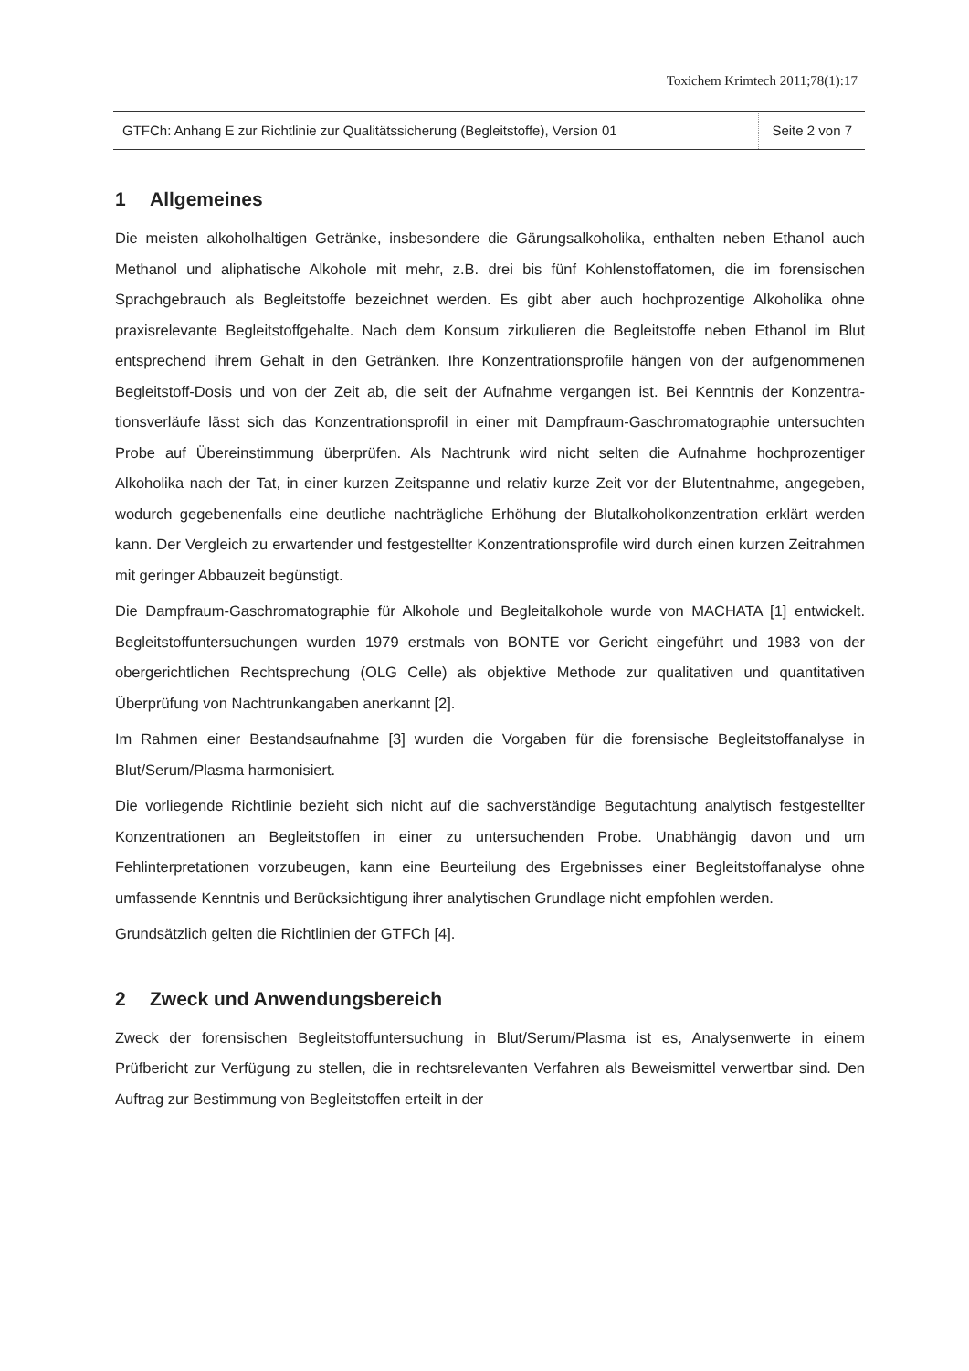Toxichem Krimtech 2011;78(1):17
GTFCh: Anhang E zur Richtlinie zur Qualitätssicherung (Begleitstoffe), Version 01
Seite 2 von 7
1 Allgemeines
Die meisten alkoholhaltigen Getränke, insbesondere die Gärungsalkoholika, enthalten neben Ethanol auch Methanol und aliphatische Alkohole mit mehr, z.B. drei bis fünf Kohlenstoff­atomen, die im forensischen Sprachgebrauch als Begleitstoffe bezeichnet werden. Es gibt aber auch hochprozentige Alkoholika ohne praxisrelevante Begleitstoffgehalte. Nach dem Konsum zirkulieren die Begleitstoffe neben Ethanol im Blut entsprechend ihrem Gehalt in den Getränken. Ihre Konzentrationsprofile hängen von der aufgenommenen Begleitstoff-Dosis und von der Zeit ab, die seit der Aufnahme vergangen ist. Bei Kenntnis der Konzentra­tionsverläufe lässt sich das Konzentrationsprofil in einer mit Dampfraum-Gaschromatographie untersuchten Probe auf Übereinstimmung überprüfen. Als Nachtrunk wird nicht selten die Aufnahme hochprozentiger Alkoholika nach der Tat, in einer kurzen Zeitspanne und relativ kurze Zeit vor der Blutentnahme, angegeben, wodurch gegebenen­falls eine deutliche nachträgliche Erhöhung der Blutalkoholkonzentration erklärt werden kann. Der Vergleich zu erwartender und festgestellter Konzentrationsprofile wird durch einen kurzen Zeitrahmen mit geringer Abbauzeit begünstigt.
Die Dampfraum-Gaschromatographie für Alkohole und Begleitalkohole wurde von MACHATA [1] entwickelt. Begleitstoffuntersuchungen wurden 1979 erstmals von BONTE vor Gericht eingeführt und 1983 von der obergerichtlichen Rechtsprechung (OLG Celle) als objektive Methode zur qualitativen und quantitativen Überprüfung von Nachtrunkangaben anerkannt [2].
Im Rahmen einer Bestandsaufnahme [3] wurden die Vorgaben für die forensische Begleit­stoffanalyse in Blut/Serum/Plasma harmonisiert.
Die vorliegende Richtlinie bezieht sich nicht auf die sachverständige Begutachtung analy­tisch festgestellter Konzentrationen an Begleitstoffen in einer zu untersuchenden Probe. Unabhängig davon und um Fehlinterpretationen vorzubeugen, kann eine Beurteilung des Ergebnisses einer Begleitstoffanalyse ohne umfassende Kenntnis und Berücksichtigung ihrer analytischen Grundlage nicht empfohlen werden.
Grundsätzlich gelten die Richtlinien der GTFCh [4].
2 Zweck und Anwendungsbereich
Zweck der forensischen Begleitstoffuntersuchung in Blut/Serum/Plasma ist es, Analysenwer­te in einem Prüfbericht zur Verfügung zu stellen, die in rechtsrelevanten Verfahren als Be­weismittel verwertbar sind. Den Auftrag zur Bestimmung von Begleitstoffen erteilt in der